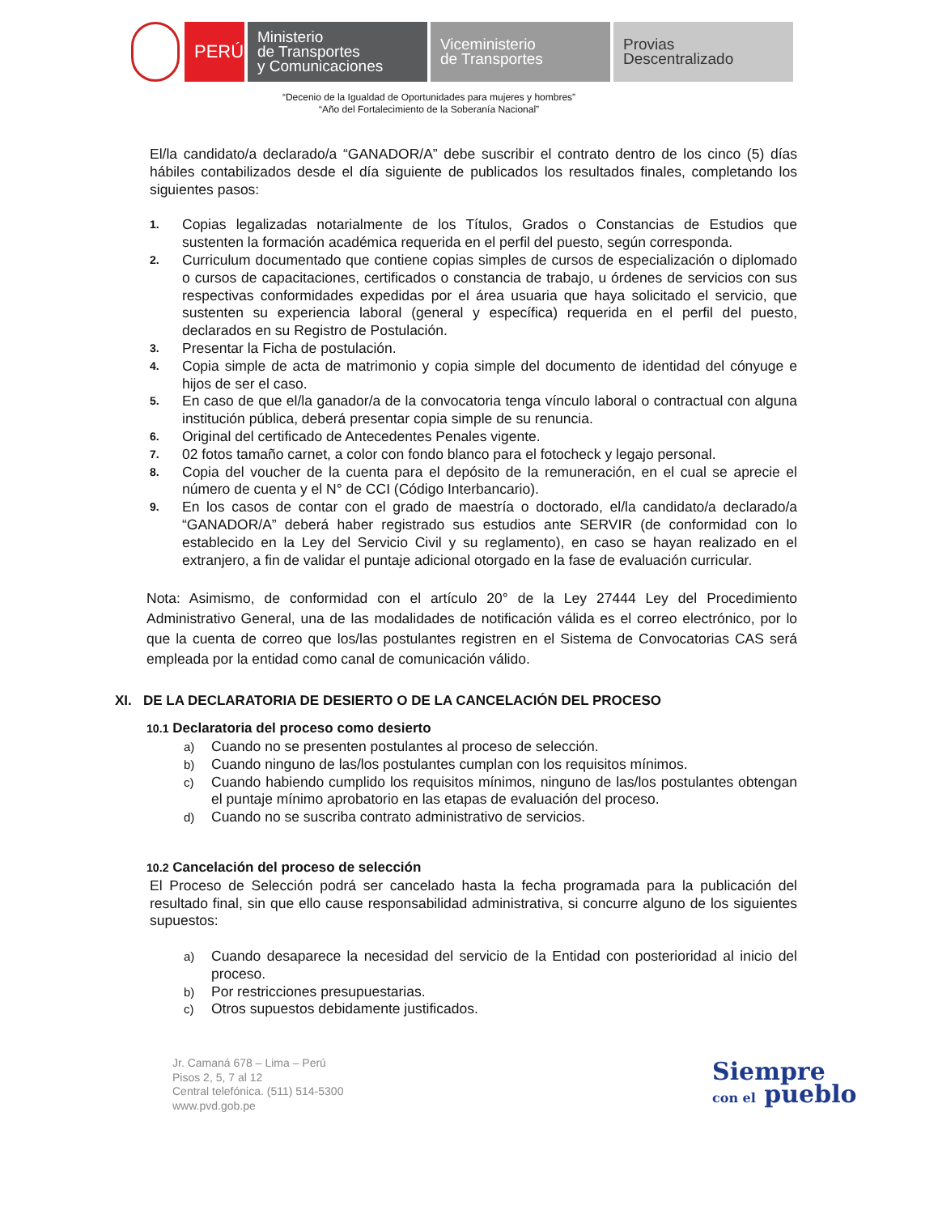PERÚ
Ministerio
de Transportes
y Comunicaciones
Viceministerio
de Transportes
Provias
Descentralizado
“Decenio de la Igualdad de Oportunidades para mujeres y hombres”
“Año del Fortalecimiento de la Soberanía Nacional”
El/la candidato/a declarado/a “GANADOR/A” debe suscribir el contrato dentro de los cinco (5) días hábiles contabilizados desde el día siguiente de publicados los resultados finales, completando los siguientes pasos:
1. Copias legalizadas notarialmente de los Títulos, Grados o Constancias de Estudios que sustenten la formación académica requerida en el perfil del puesto, según corresponda.
2. Curriculum documentado que contiene copias simples de cursos de especialización o diplomado o cursos de capacitaciones, certificados o constancia de trabajo, u órdenes de servicios con sus respectivas conformidades expedidas por el área usuaria que haya solicitado el servicio, que sustenten su experiencia laboral (general y específica) requerida en el perfil del puesto, declarados en su Registro de Postulación.
3. Presentar la Ficha de postulación.
4. Copia simple de acta de matrimonio y copia simple del documento de identidad del cónyuge e hijos de ser el caso.
5. En caso de que el/la ganador/a de la convocatoria tenga vínculo laboral o contractual con alguna institución pública, deberá presentar copia simple de su renuncia.
6. Original del certificado de Antecedentes Penales vigente.
7. 02 fotos tamaño carnet, a color con fondo blanco para el fotocheck y legajo personal.
8. Copia del voucher de la cuenta para el depósito de la remuneración, en el cual se aprecie el número de cuenta y el N° de CCI (Código Interbancario).
9. En los casos de contar con el grado de maestría o doctorado, el/la candidato/a declarado/a “GANADOR/A” deberá haber registrado sus estudios ante SERVIR (de conformidad con lo establecido en la Ley del Servicio Civil y su reglamento), en caso se hayan realizado en el extranjero, a fin de validar el puntaje adicional otorgado en la fase de evaluación curricular.
Nota: Asimismo, de conformidad con el artículo 20° de la Ley 27444 Ley del Procedimiento Administrativo General, una de las modalidades de notificación válida es el correo electrónico, por lo que la cuenta de correo que los/las postulantes registren en el Sistema de Convocatorias CAS será empleada por la entidad como canal de comunicación válido.
XI. DE LA DECLARATORIA DE DESIERTO O DE LA CANCELACIÓN DEL PROCESO
10.1 Declaratoria del proceso como desierto
a) Cuando no se presenten postulantes al proceso de selección.
b) Cuando ninguno de las/los postulantes cumplan con los requisitos mínimos.
c) Cuando habiendo cumplido los requisitos mínimos, ninguno de las/los postulantes obtengan el puntaje mínimo aprobatorio en las etapas de evaluación del proceso.
d) Cuando no se suscriba contrato administrativo de servicios.
10.2 Cancelación del proceso de selección
El Proceso de Selección podrá ser cancelado hasta la fecha programada para la publicación del resultado final, sin que ello cause responsabilidad administrativa, si concurre alguno de los siguientes supuestos:
a) Cuando desaparece la necesidad del servicio de la Entidad con posterioridad al inicio del proceso.
b) Por restricciones presupuestarias.
c) Otros supuestos debidamente justificados.
Jr. Camaná 678 – Lima – Perú
Pisos 2, 5, 7 al 12
Central telefónica. (511) 514-5300
www.pvd.gob.pe
Siempre
con el pueblo